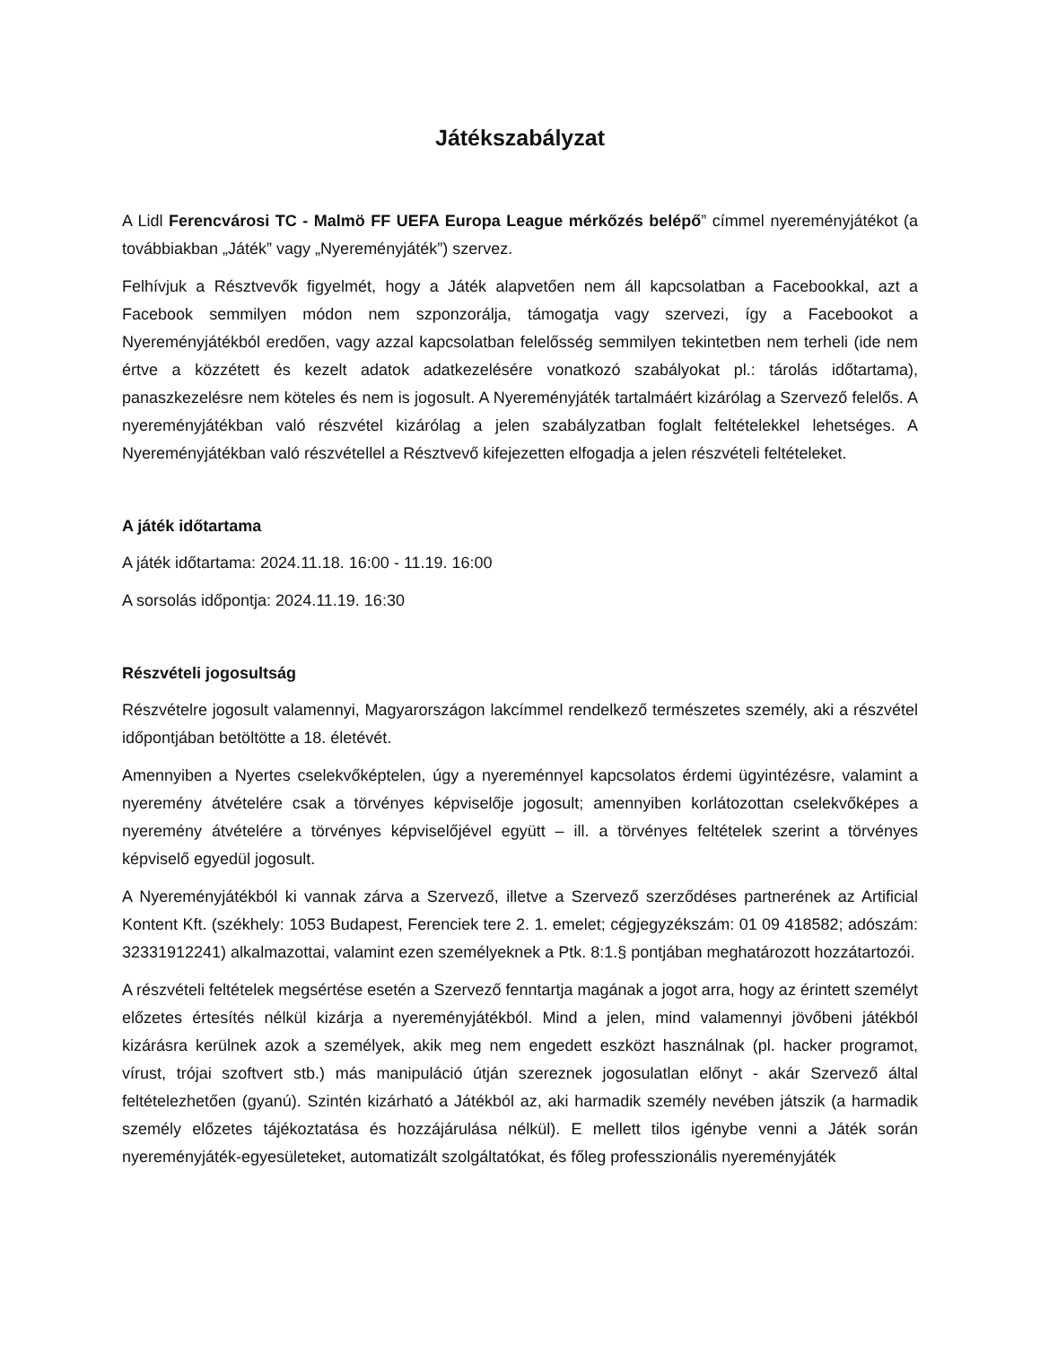Játékszabályzat
A Lidl Ferencvárosi TC - Malmö FF UEFA Europa League mérkőzés belépő” címmel nyereményjátékot (a továbbiakban „Játék” vagy „Nyereményjáték”) szervez.
Felhívjuk a Résztvevők figyelmét, hogy a Játék alapvetően nem áll kapcsolatban a Facebookkal, azt a Facebook semmilyen módon nem szponzorálja, támogatja vagy szervezi, így a Facebookot a Nyereményjátékból eredően, vagy azzal kapcsolatban felelősség semmilyen tekintetben nem terheli (ide nem értve a közzétett és kezelt adatok adatkezelésére vonatkozó szabályokat pl.: tárolás időtartama), panaszkezelésre nem köteles és nem is jogosult. A Nyereményjáték tartalmáért kizárólag a Szervező felelős. A nyereményjátékban való részvétel kizárólag a jelen szabályzatban foglalt feltételekkel lehetséges. A Nyereményjátékban való részvétellel a Résztvevő kifejezetten elfogadja a jelen részvételi feltételeket.
A játék időtartama
A játék időtartama: 2024.11.18. 16:00 - 11.19. 16:00
A sorsolás időpontja: 2024.11.19. 16:30
Részvételi jogosultság
Részvételre jogosult valamennyi, Magyarországon lakcímmel rendelkező természetes személy, aki a részvétel időpontjában betöltötte a 18. életévét.
Amennyiben a Nyertes cselekvőképtelen, úgy a nyereménnyel kapcsolatos érdemi ügyintézésre, valamint a nyeremény átvételére csak a törvényes képviselője jogosult; amennyiben korlátozottan cselekvőképes a nyeremény átvételére a törvényes képviselőjével együtt – ill. a törvényes feltételek szerint a törvényes képviselő egyedül jogosult.
A Nyereményjátékból ki vannak zárva a Szervező, illetve a Szervező szerződéses partnerének az Artificial Kontent Kft. (székhely: 1053 Budapest, Ferenciek tere 2. 1. emelet; cégjegyzékszám: 01 09 418582; adószám: 32331912241) alkalmazottai, valamint ezen személyeknek a Ptk. 8:1.§ pontjában meghatározott hozzátartozói.
A részvételi feltételek megsértése esetén a Szervező fenntartja magának a jogot arra, hogy az érintett személyt előzetes értesítés nélkül kizárja a nyereményjátékból. Mind a jelen, mind valamennyi jövőbeni játékból kizárásra kerülnek azok a személyek, akik meg nem engedett eszközt használnak (pl. hacker programot, vírust, trójai szoftvert stb.) más manipuláció útján szereznek jogosulatlan előnyt - akár Szervező által feltételezhetően (gyanú). Szintén kizárható a Játékból az, aki harmadik személy nevében játszik (a harmadik személy előzetes tájékoztatása és hozzájárulása nélkül). E mellett tilos igénybe venni a Játék során nyereményjáték-egyesületeket, automatizált szolgáltatókat, és főleg professzionális nyereményjáték